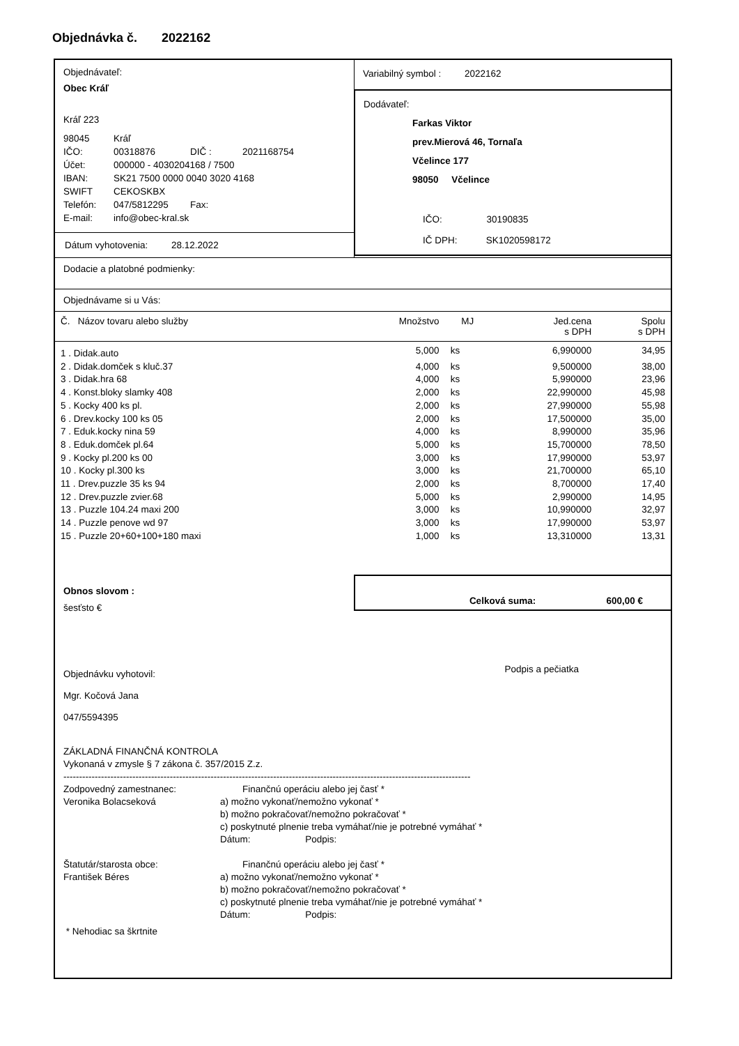Objednávka č. 2022162
Objednávateľ:
Obec Kráľ
Kráľ 223
98045 Kráľ
IČO: 00318876 DIČ : 2021168754
Účet: 000000 - 4030204168 / 7500
IBAN: SK21 7500 0000 0040 3020 4168
SWIFT CEKOSKBX
Telefón: 047/5812295 Fax:
E-mail: info@obec-kral.sk
Dátum vyhotovenia: 28.12.2022
Variabilný symbol : 2022162
Dodávateľ:
Farkas Viktor
prev.Mierová 46, Tornaľa
Včelince 177
98050 Včelince
IČO: 30190835
IČ DPH: SK1020598172
Dodacie a platobné podmienky:
Objednávame si u Vás:
| Č. Názov tovaru alebo služby | Množstvo | MJ | Jed.cena s DPH | Spolu s DPH |
| --- | --- | --- | --- | --- |
| 1 . Didak.auto | 5,000 | ks | 6,990000 | 34,95 |
| 2 . Didak.domček s kluč.37 | 4,000 | ks | 9,500000 | 38,00 |
| 3 . Didak.hra 68 | 4,000 | ks | 5,990000 | 23,96 |
| 4 . Konst.bloky slamky 408 | 2,000 | ks | 22,990000 | 45,98 |
| 5 . Kocky 400 ks pl. | 2,000 | ks | 27,990000 | 55,98 |
| 6 . Drev.kocky 100 ks 05 | 2,000 | ks | 17,500000 | 35,00 |
| 7 . Eduk.kocky nina 59 | 4,000 | ks | 8,990000 | 35,96 |
| 8 . Eduk.domček pl.64 | 5,000 | ks | 15,700000 | 78,50 |
| 9 . Kocky pl.200 ks 00 | 3,000 | ks | 17,990000 | 53,97 |
| 10 . Kocky pl.300 ks | 3,000 | ks | 21,700000 | 65,10 |
| 11 . Drev.puzzle 35 ks 94 | 2,000 | ks | 8,700000 | 17,40 |
| 12 . Drev.puzzle zvier.68 | 5,000 | ks | 2,990000 | 14,95 |
| 13 . Puzzle 104.24 maxi 200 | 3,000 | ks | 10,990000 | 32,97 |
| 14 . Puzzle penove wd 97 | 3,000 | ks | 17,990000 | 53,97 |
| 15 . Puzzle 20+60+100+180 maxi | 1,000 | ks | 13,310000 | 13,31 |
Obnos slovom :
šesťsto €
Celková suma: 600,00 €
Objednávku vyhotovil:
Mgr. Kočová Jana
047/5594395
Podpis a pečiatka
ZÁKLADNÁ FINANČNÁ KONTROLA
Vykonaná v zmysle § 7 zákona č. 357/2015 Z.z.
----------------------------------------------------------------------------------------------------------------------------------
Zodpovedný zamestnanec:
Veronika Bolacseková
Finančnú operáciu alebo jej časť *
a) možno vykonať/nemožno vykonať *
b) možno pokračovať/nemožno pokračovať *
c) poskytnuté plnenie treba vymáhať/nie je potrebné vymáhať *
Dátum: Podpis:
Štatutár/starosta obce:
František Béres
Finančnú operáciu alebo jej časť *
a) možno vykonať/nemožno vykonať *
b) možno pokračovať/nemožno pokračovať *
c) poskytnuté plnenie treba vymáhať/nie je potrebné vymáhať *
Dátum: Podpis:
* Nehodiac sa škrtnite